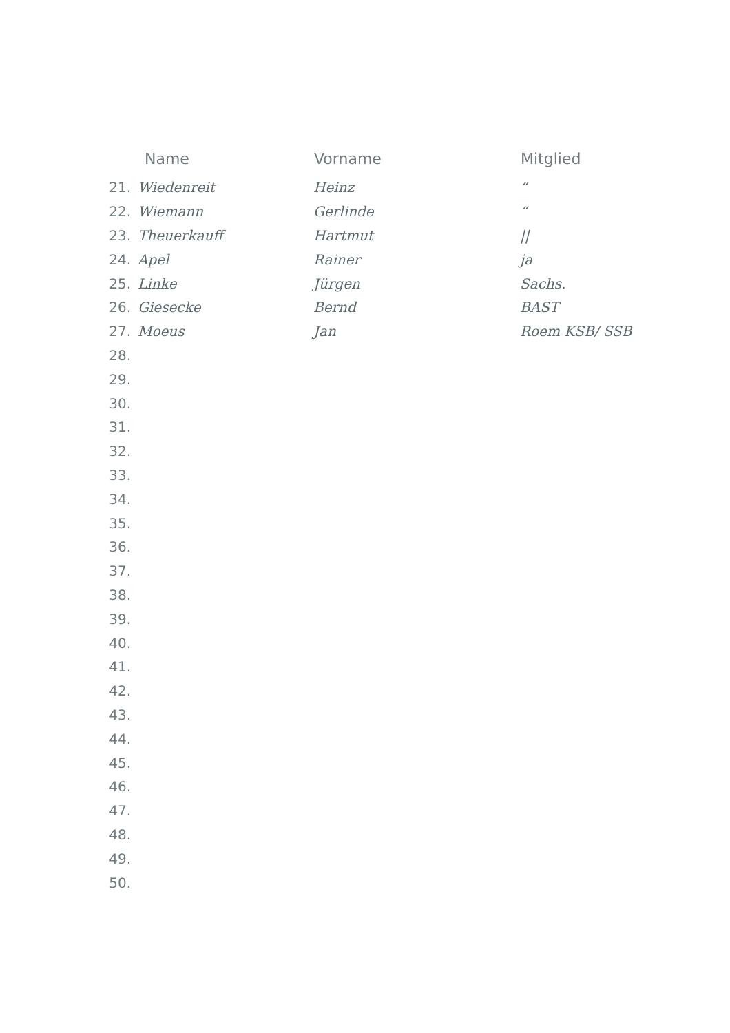| | Name | Vorname | Mitglied |
| --- | --- | --- | --- |
| 21. | Wiedenreit | Heinz | “ |
| 22. | Wiemann | Gerlinde | “ |
| 23. | Theuerkauff | Hartmut | // |
| 24. | Apel | Rainer | ja |
| 25. | Linke | Jürgen | Sachs. |
| 26. | Giesecke | Bernd | BAST |
| 27. | Moeus | Jan | Roem KSB/ SSB |
| 28. | | | |
| 29. | | | |
| 30. | | | |
| 31. | | | |
| 32. | | | |
| 33. | | | |
| 34. | | | |
| 35. | | | |
| 36. | | | |
| 37. | | | |
| 38. | | | |
| 39. | | | |
| 40. | | | |
| 41. | | | |
| 42. | | | |
| 43. | | | |
| 44. | | | |
| 45. | | | |
| 46. | | | |
| 47. | | | |
| 48. | | | |
| 49. | | | |
| 50. | | | |